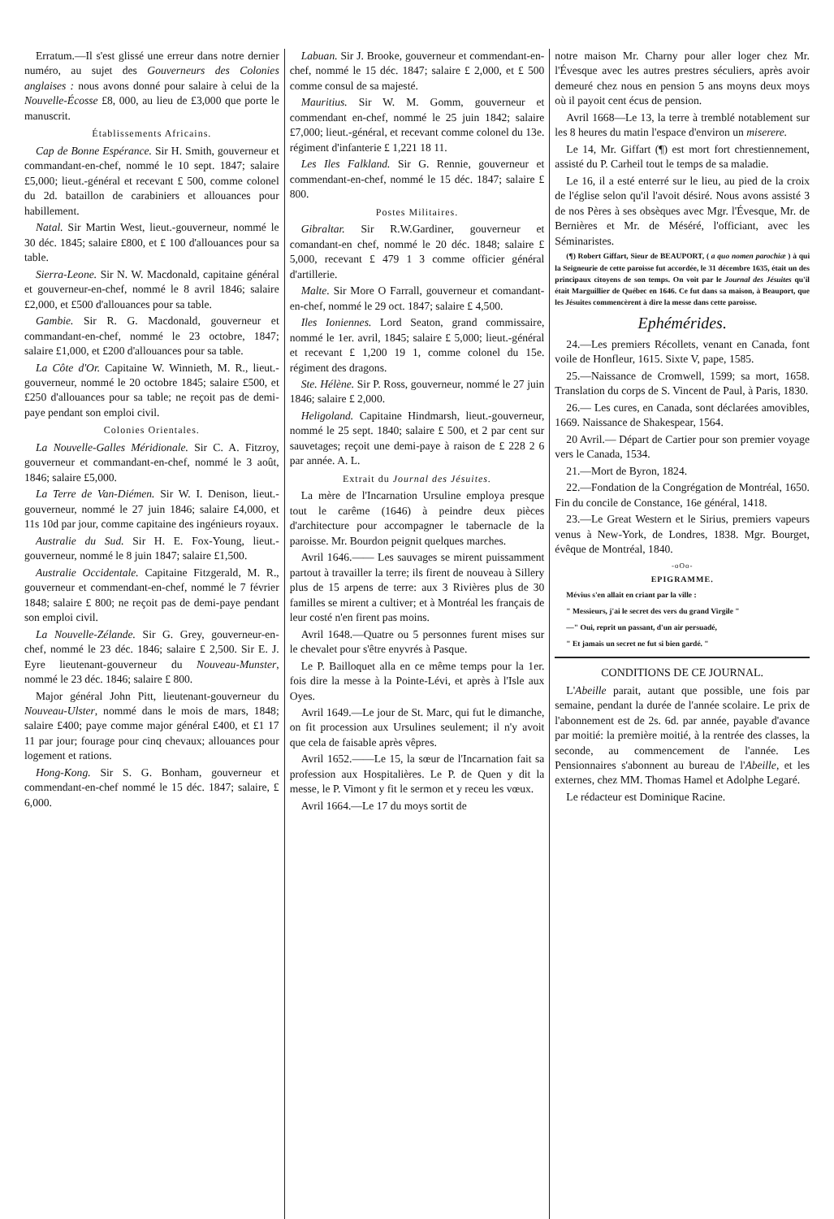Erratum.—Il s'est glissé une erreur dans notre dernier numéro, au sujet des Gouverneurs des Colonies anglaises : nous avons donné pour salaire à celui de la Nouvelle-Écosse £8, 000, au lieu de £3,000 que porte le manuscrit.
Établissements Africains.
Cap de Bonne Espérance. Sir H. Smith, gouverneur et commandant-en-chef, nommé le 10 sept. 1847; salaire £5,000; lieut.-général et recevant £ 500, comme colonel du 2d. bataillon de carabiniers et allouances pour habillement.
Natal. Sir Martin West, lieut.-gouverneur, nommé le 30 déc. 1845; salaire £800, et £ 100 d'allouances pour sa table.
Sierra-Leone. Sir N. W. Macdonald, capitaine général et gouverneur-en-chef, nommé le 8 avril 1846; salaire £2,000, et £500 d'allouances pour sa table.
Gambie. Sir R. G. Macdonald, gouverneur et commandant-en-chef, nommé le 23 octobre, 1847; salaire £1,000, et £200 d'allouances pour sa table.
La Côte d'Or. Capitaine W. Winnieth, M. R., lieut.-gouverneur, nommé le 20 octobre 1845; salaire £500, et £250 d'allouances pour sa table; ne reçoit pas de demi-paye pendant son emploi civil.
Colonies Orientales.
La Nouvelle-Galles Méridionale. Sir C. A. Fitzroy, gouverneur et commandant-en-chef, nommé le 3 août, 1846; salaire £5,000.
La Terre de Van-Diémen. Sir W. I. Denison, lieut.-gouverneur, nommé le 27 juin 1846; salaire £4,000, et 11s 10d par jour, comme capitaine des ingénieurs royaux.
Australie du Sud. Sir H. E. Fox-Young, lieut.-gouverneur, nommé le 8 juin 1847; salaire £1,500.
Australie Occidentale. Capitaine Fitzgerald, M. R., gouverneur et commendant-en-chef, nommé le 7 février 1848; salaire £ 800; ne reçoit pas de demi-paye pendant son emploi civil.
La Nouvelle-Zélande. Sir G. Grey, gouverneur-en-chef, nommé le 23 déc. 1846; salaire £ 2,500. Sir E. J. Eyre lieutenant-gouverneur du Nouveau-Munster, nommé le 23 déc. 1846; salaire £ 800.
Major général John Pitt, lieutenant-gouverneur du Nouveau-Ulster, nommé dans le mois de mars, 1848; salaire £400; paye comme major général £400, et £1 17 11 par jour; fourage pour cinq chevaux; allouances pour logement et rations.
Hong-Kong. Sir S. G. Bonham, gouverneur et commendant-en-chef nommé le 15 déc. 1847; salaire, £ 6,000.
Labuan. Sir J. Brooke, gouverneur et commendant-en-chef, nommé le 15 déc. 1847; salaire £ 2,000, et £ 500 comme consul de sa majesté.
Mauritius. Sir W. M. Gomm, gouverneur et commendant en-chef, nommé le 25 juin 1842; salaire £7,000; lieut.-général, et recevant comme colonel du 13e. régiment d'infanterie £ 1,221 18 11.
Les Iles Falkland. Sir G. Rennie, gouverneur et commendant-en-chef, nommé le 15 déc. 1847; salaire £ 800.
Postes Militaires.
Gibraltar. Sir R.W.Gardiner, gouverneur et comandant-en chef, nommé le 20 déc. 1848; salaire £ 5,000, recevant £ 479 1 3 comme officier général d'artillerie.
Malte. Sir More O Farrall, gouverneur et comandant-en-chef, nommé le 29 oct. 1847; salaire £ 4,500.
Iles Ioniennes. Lord Seaton, grand commissaire, nommé le 1er. avril, 1845; salaire £ 5,000; lieut.-général et recevant £ 1,200 19 1, comme colonel du 15e. régiment des dragons.
Ste. Hélène. Sir P. Ross, gouverneur, nommé le 27 juin 1846; salaire £ 2,000.
Heligoland. Capitaine Hindmarsh, lieut.-gouverneur, nommé le 25 sept. 1840; salaire £ 500, et 2 par cent sur sauvetages; reçoit une demi-paye à raison de £ 228 2 6 par année. A. L.
Extrait du Journal des Jésuites.
La mère de l'Incarnation Ursuline employa presque tout le carême (1646) à peindre deux pièces d'architecture pour accompagner le tabernacle de la paroisse. Mr. Bourdon peignit quelques marches.
Avril 1646.—— Les sauvages se mirent puissamment partout à travailler la terre; ils firent de nouveau à Sillery plus de 15 arpens de terre: aux 3 Rivières plus de 30 familles se mirent a cultiver; et à Montréal les français de leur costé n'en firent pas moins.
Avril 1648.—Quatre ou 5 personnes furent mises sur le chevalet pour s'être enyvrés à Pasque.
Le P. Bailloquet alla en ce même temps pour la 1er. fois dire la messe à la Pointe-Lévi, et après à l'Isle aux Oyes.
Avril 1649.—Le jour de St. Marc, qui fut le dimanche, on fit procession aux Ursulines seulement; il n'y avoit que cela de faisable après vêpres.
Avril 1652.——Le 15, la sœur de l'Incarnation fait sa profession aux Hospitalières. Le P. de Quen y dit la messe, le P. Vimont y fit le sermon et y receu les vœux.
Avril 1664.—Le 17 du moys sortit de
notre maison Mr. Charny pour aller loger chez Mr. l'Évesque avec les autres prestres séculiers, après avoir demeuré chez nous en pension 5 ans moyns deux moys où il payoit cent écus de pension.
Avril 1668—Le 13, la terre à tremblé notablement sur les 8 heures du matin l'espace d'environ un miserere.
Le 14, Mr. Giffart (¶) est mort fort chrestiennement, assisté du P. Carheil tout le temps de sa maladie.
Le 16, il a esté enterré sur le lieu, au pied de la croix de l'église selon qu'il l'avoit désiré. Nous avons assisté 3 de nos Pères à ses obsèques avec Mgr. l'Évesque, Mr. de Bernières et Mr. de Méséré, l'officiant, avec les Séminaristes.
(¶) Robert Giffart, Sieur de BEAUPORT, ( a quo nomen parochiæ ) à qui la Seigneurie de cette paroisse fut accordée, le 31 décembre 1635, était un des principaux citoyens de son temps. On voit par le Journal des Jésuites qu'il était Marguillier de Québec en 1646. Ce fut dans sa maison, à Beauport, que les Jésuites commencèrent à dire la messe dans cette paroisse.
Ephémérides.
24.—Les premiers Récollets, venant en Canada, font voile de Honfleur, 1615. Sixte V, pape, 1585.
25.—Naissance de Cromwell, 1599; sa mort, 1658. Translation du corps de S. Vincent de Paul, à Paris, 1830.
26.— Les cures, en Canada, sont déclarées amovibles, 1669. Naissance de Shakespear, 1564.
20 Avril.— Départ de Cartier pour son premier voyage vers le Canada, 1534.
21.—Mort de Byron, 1824.
22.—Fondation de la Congrégation de Montréal, 1650. Fin du concile de Constance, 16e général, 1418.
23.—Le Great Western et le Sirius, premiers vapeurs venus à New-York, de Londres, 1838. Mgr. Bourget, évêque de Montréal, 1840.
-oOo-
EPIGRAMME.
Mévius s'en allait en criant par la ville :
" Messieurs, j'ai le secret des vers du grand Virgile "
—" Oui, reprit un passant, d'un air persuadé,
" Et jamais un secret ne fut si bien gardé. "
CONDITIONS DE CE JOURNAL.
L'Abeille parait, autant que possible, une fois par semaine, pendant la durée de l'année scolaire. Le prix de l'abonnement est de 2s. 6d. par année, payable d'avance par moitié: la première moitié, à la rentrée des classes, la seconde, au commencement de l'année. Les Pensionnaires s'abonnent au bureau de l'Abeille, et les externes, chez MM. Thomas Hamel et Adolphe Legaré.
Le rédacteur est Dominique Racine.